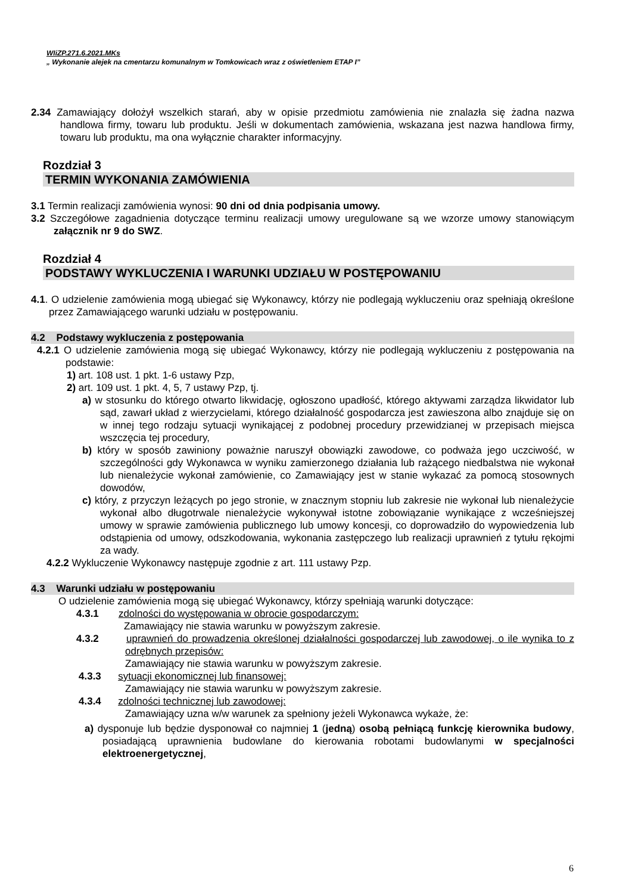WIiZP.271.6.2021.MKs
„ Wykonanie alejek na cmentarzu komunalnym w Tomkowicach wraz z oświetleniem ETAP I”
2.34 Zamawiający dołożył wszelkich starań, aby w opisie przedmiotu zamówienia nie znalazła się żadna nazwa handlowa firmy, towaru lub produktu. Jeśli w dokumentach zamówienia, wskazana jest nazwa handlowa firmy, towaru lub produktu, ma ona wyłącznie charakter informacyjny.
Rozdział 3
TERMIN WYKONANIA ZAMÓWIENIA
3.1 Termin realizacji zamówienia wynosi: 90 dni od dnia podpisania umowy.
3.2 Szczegółowe zagadnienia dotyczące terminu realizacji umowy uregulowane są we wzorze umowy stanowiącym załącznik nr 9 do SWZ.
Rozdział 4
PODSTAWY WYKLUCZENIA I WARUNKI UDZIAŁU W POSTĘPOWANIU
4.1. O udzielenie zamówienia mogą ubiegać się Wykonawcy, którzy nie podlegają wykluczeniu oraz spełniają określone przez Zamawiającego warunki udziału w postępowaniu.
4.2 Podstawy wykluczenia z postępowania
4.2.1 O udzielenie zamówienia mogą się ubiegać Wykonawcy, którzy nie podlegają wykluczeniu z postępowania na podstawie:
1) art. 108 ust. 1 pkt. 1-6 ustawy Pzp,
2) art. 109 ust. 1 pkt. 4, 5, 7 ustawy Pzp, tj.
a) w stosunku do którego otwarto likwidację, ogłoszono upadłość, którego aktywami zarządza likwidator lub sąd, zawarł układ z wierzycielami, którego działalność gospodarcza jest zawieszona albo znajduje się on w innej tego rodzaju sytuacji wynikającej z podobnej procedury przewidzianej w przepisach miejsca wszczęcia tej procedury,
b) który w sposób zawiniony poważnie naruszył obowiązki zawodowe, co podważa jego uczciwość, w szczególności gdy Wykonawca w wyniku zamierzonego działania lub rażącego niedbalstwa nie wykonał lub nienależycie wykonał zamówienie, co Zamawiający jest w stanie wykazać za pomocą stosownych dowodów,
c) który, z przyczyn leżących po jego stronie, w znacznym stopniu lub zakresie nie wykonał lub nienależycie wykonał albo długotrwale nienależycie wykonywał istotne zobowiązanie wynikające z wcześniejszej umowy w sprawie zamówienia publicznego lub umowy koncesji, co doprowadziło do wypowiedzenia lub odstąpienia od umowy, odszkodowania, wykonania zastępczego lub realizacji uprawnień z tytułu rękojmi za wady.
4.2.2 Wykluczenie Wykonawcy następuje zgodnie z art. 111 ustawy Pzp.
4.3 Warunki udziału w postępowaniu
O udzielenie zamówienia mogą się ubiegać Wykonawcy, którzy spełniają warunki dotyczące:
4.3.1 zdolności do występowania w obrocie gospodarczym:
Zamawiający nie stawia warunku w powyższym zakresie.
4.3.2 uprawnień do prowadzenia określonej działalności gospodarczej lub zawodowej, o ile wynika to z odrębnych przepisów:
Zamawiający nie stawia warunku w powyższym zakresie.
4.3.3 sytuacji ekonomicznej lub finansowej:
Zamawiający nie stawia warunku w powyższym zakresie.
4.3.4 zdolności technicznej lub zawodowej:
Zamawiający uzna w/w warunek za spełniony jeżeli Wykonawca wykaże, że:
a) dysponuje lub będzie dysponował co najmniej 1 (jedną) osobą pełniącą funkcję kierownika budowy, posiadającą uprawnienia budowlane do kierowania robotami budowlanymi w specjalności elektroenergetycznej,
6